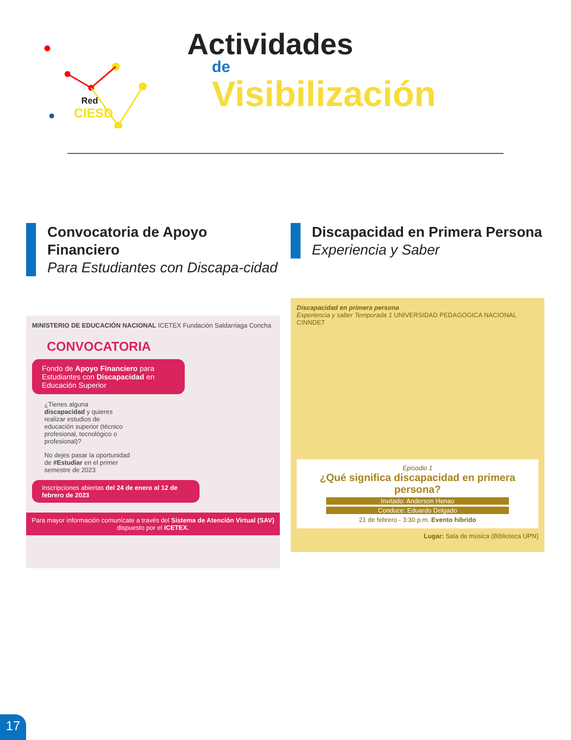Red
CIESD
Actividades
de
Visibilización
Convocatoria de Apoyo Financiero
Para Estudiantes con Discapa-cidad
MINISTERIO DE EDUCACIÓN NACIONAL ICETEX Fundación Saldarriaga Concha
CONVOCATORIA
Fondo de Apoyo Financiero para Estudiantes con Discapacidad en Educación Superior
¿Tienes alguna discapacidad y quieres realizar estudios de educación superior (técnico profesional, tecnológico o profesional)?
No dejes pasar la oportunidad de #Estudiar en el primer semestre de 2023
Inscripciones abiertas del 24 de enero al 12 de febrero de 2023
Para mayor información comunícate a través del Sistema de Atención Virtual (SAV) dispuesto por el ICETEX.
Discapacidad en Primera Persona
Experiencia y Saber
Discapacidad en primera persona
Experiencia y saber Temporada 1 UNIVERSIDAD PEDAGÓGICA NACIONAL CINNDET
Episodio 1
¿Qué significa discapacidad en primera persona?
Invitado: Anderson Henao
Conduce: Eduardo Delgado
21 de febrero - 3:30 p.m. Evento híbrido
Lugar: Sala de música (Biblioteca UPN)
17